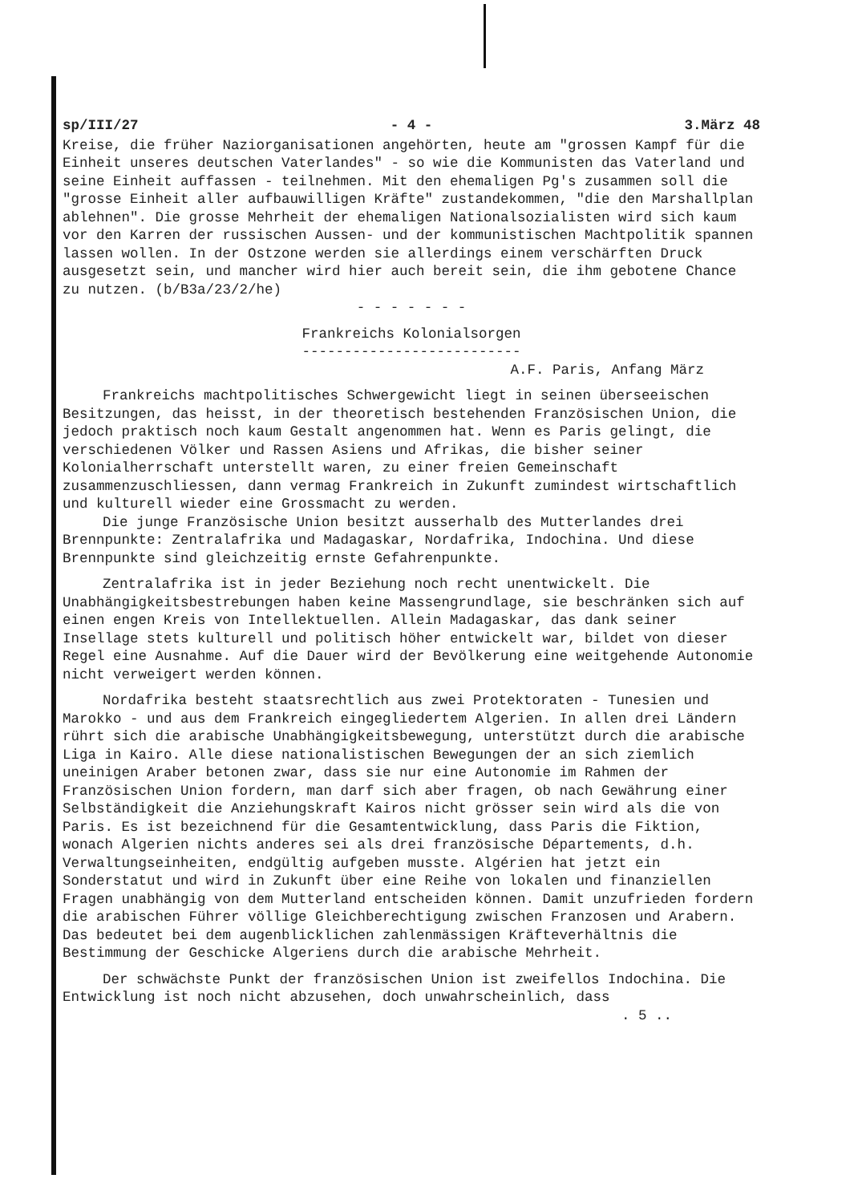sp/III/27 - 4 - 3.März 48
Kreise, die früher Naziorganisationen angehörten, heute am "grossen Kampf für die Einheit unseres deutschen Vaterlandes" - so wie die Kommunisten das Vaterland und seine Einheit auffassen - teilnehmen. Mit den ehemaligen Pg's zusammen soll die "grosse Einheit aller aufbauwilligen Kräfte" zustandekommen, "die den Marshallplan ablehnen". Die grosse Mehrheit der ehemaligen Nationalsozialisten wird sich kaum vor den Karren der russischen Aussen- und der kommunistischen Machtpolitik spannen lassen wollen. In der Ostzone werden sie allerdings einem verschärften Druck ausgesetzt sein, und mancher wird hier auch bereit sein, die ihm gebotene Chance zu nutzen. (b/B3a/23/2/he)
- - - - - - -
Frankreichs Kolonialsorgen
--------------------------
A.F. Paris, Anfang März
Frankreichs machtpolitisches Schwergewicht liegt in seinen überseeischen Besitzungen, das heisst, in der theoretisch bestehenden Französischen Union, die jedoch praktisch noch kaum Gestalt angenommen hat. Wenn es Paris gelingt, die verschiedenen Völker und Rassen Asiens und Afrikas, die bisher seiner Kolonialherrschaft unterstellt waren, zu einer freien Gemeinschaft zusammenzuschliessen, dann vermag Frankreich in Zukunft zumindest wirtschaftlich und kulturell wieder eine Grossmacht zu werden.
Die junge Französische Union besitzt ausserhalb des Mutterlandes drei Brennpunkte: Zentralafrika und Madagaskar, Nordafrika, Indochina. Und diese Brennpunkte sind gleichzeitig ernste Gefahrenpunkte.
Zentralafrika ist in jeder Beziehung noch recht unentwickelt. Die Unabhängigkeitsbestrebungen haben keine Massengrundlage, sie beschränken sich auf einen engen Kreis von Intellektuellen. Allein Madagaskar, das dank seiner Insellage stets kulturell und politisch höher entwickelt war, bildet von dieser Regel eine Ausnahme. Auf die Dauer wird der Bevölkerung eine weitgehende Autonomie nicht verweigert werden können.
Nordafrika besteht staatsrechtlich aus zwei Protektoraten - Tunesien und Marokko - und aus dem Frankreich eingegliedertem Algerien. In allen drei Ländern rührt sich die arabische Unabhängigkeitsbewegung, unterstützt durch die arabische Liga in Kairo. Alle diese nationalistischen Bewegungen der an sich ziemlich uneinigen Araber betonen zwar, dass sie nur eine Autonomie im Rahmen der Französischen Union fordern, man darf sich aber fragen, ob nach Gewährung einer Selbständigkeit die Anziehungskraft Kairos nicht grösser sein wird als die von Paris. Es ist bezeichnend für die Gesamtentwicklung, dass Paris die Fiktion, wonach Algerien nichts anderes sei als drei französische Départements, d.h. Verwaltungseinheiten, endgültig aufgeben musste. Algérien hat jetzt ein Sonderstatut und wird in Zukunft über eine Reihe von lokalen und finanziellen Fragen unabhängig von dem Mutterland entscheiden können. Damit unzufrieden fordern die arabischen Führer völlige Gleichberechtigung zwischen Franzosen und Arabern. Das bedeutet bei dem augenblicklichen zahlenmässigen Kräfteverhältnis die Bestimmung der Geschicke Algeriens durch die arabische Mehrheit.
Der schwächste Punkt der französischen Union ist zweifellos Indochina. Die Entwicklung ist noch nicht abzusehen, doch unwahrscheinlich, dass
. 5 ..